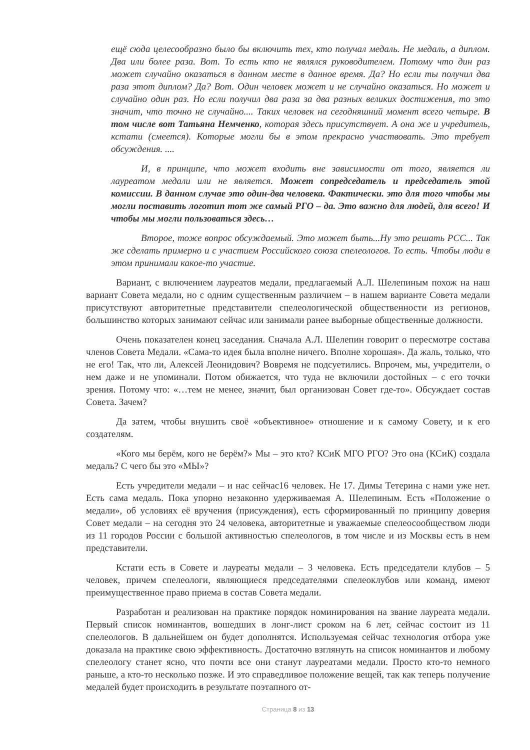ещё сюда целесообразно было бы включить тех, кто получал медаль. Не медаль, а диплом. Два или более раза. Вот. То есть кто не являлся руководителем. Потому что дин раз может случайно оказаться в данном месте в данное время. Да? Но если ты получил два раза этот диплом? Да? Вот. Один человек может и не случайно оказаться. Но может и случайно один раз. Но если получил два раза за два разных великих достижения, то это значит, что точно не случайно.... Таких человек на сегодняшний момент всего четыре. В том числе вот Татьяна Немченко, которая здесь присутствует. А она же и учредитель, кстати (смеется). Которые могли бы в этом прекрасно участвовать. Это требует обсуждения. ....
И, в принципе, что может входить вне зависимости от того, является ли лауреатом медали или не является. Может сопредседатель и председатель этой комиссии. В данном случае это один-два человека. Фактически. это для того чтобы мы могли поставить логотип тот же самый РГО – да. Это важно для людей, для всего! И чтобы мы могли пользоваться здесь…
Второе, тоже вопрос обсуждаемый. Это может быть...Ну это решать РСС... Так же сделать примерно и с участием Российского союза спелеологов. То есть. Чтобы люди в этом принимали какое-то участие.
Вариант, с включением лауреатов медали, предлагаемый А.Л. Шелепиным похож на наш вариант Совета медали, но с одним существенным различием – в нашем варианте Совета медали присутствуют авторитетные представители спелеологической общественности из регионов, большинство которых занимают сейчас или занимали ранее выборные общественные должности.
Очень показателен конец заседания. Сначала А.Л. Шелепин говорит о пересмотре состава членов Совета Медали. «Сама-то идея была вполне ничего. Вполне хорошая». Да жаль, только, что не его! Так, что ли, Алексей Леонидович? Вовремя не подсуетились. Впрочем, мы, учредители, о нем даже и не упоминали. Потом обижается, что туда не включили достойных – с его точки зрения. Потому что: «…тем не менее, значит, был организован Совет где-то». Обсуждает состав Совета. Зачем?
Да затем, чтобы внушить своё «объективное» отношение и к самому Совету, и к его создателям.
«Кого мы берём, кого не берём?» Мы – это кто? КСиК МГО РГО? Это она (КСиК) создала медаль? С чего бы это «МЫ»?
Есть учредители медали – и нас сейчас16 человек. Не 17. Димы Тетерина с нами уже нет. Есть сама медаль. Пока упорно незаконно удерживаемая А. Шелепиным. Есть «Положение о медали», об условиях её вручения (присуждения), есть сформированный по принципу доверия Совет медали – на сегодня это 24 человека, авторитетные и уважаемые спелеосообществом люди из 11 городов России с большой активностью спелеологов, в том числе и из Москвы есть в нем представители.
Кстати есть в Совете и лауреаты медали – 3 человека. Есть председатели клубов – 5 человек, причем спелеологи, являющиеся председателями спелеоклубов или команд, имеют преимущественное право приема в состав Совета медали.
Разработан и реализован на практике порядок номинирования на звание лауреата медали. Первый список номинантов, вошедших в лонг-лист сроком на 6 лет, сейчас состоит из 11 спелеологов. В дальнейшем он будет дополнятся. Используемая сейчас технология отбора уже доказала на практике свою эффективность. Достаточно взглянуть на список номинантов и любому спелеологу станет ясно, что почти все они станут лауреатами медали. Просто кто-то немного раньше, а кто-то несколько позже. И это справедливое положение вещей, так как теперь получение медалей будет происходить в результате поэтапного от-
Страница 8 из 13